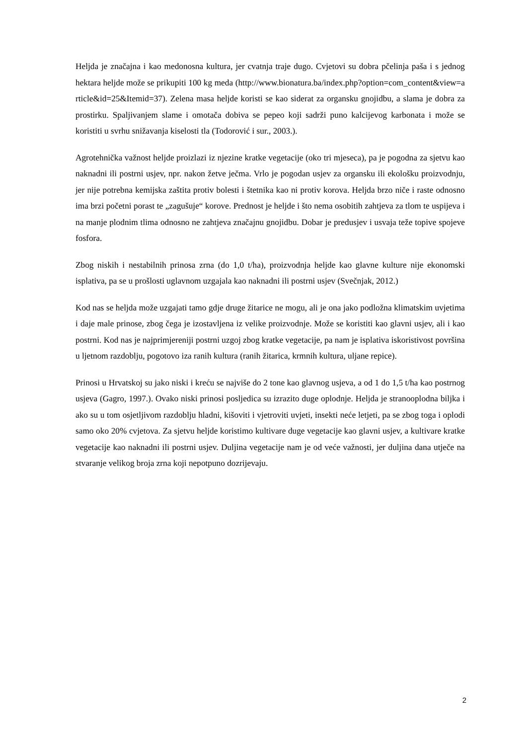Heljda je značajna i kao medonosna kultura, jer cvatnja traje dugo. Cvjetovi su dobra pčelinja paša i s jednog hektara heljde može se prikupiti 100 kg meda (http://www.bionatura.ba/index.php?option=com_content&view=article&id=25&Itemid=37). Zelena masa heljde koristi se kao siderat za organsku gnojidbu, a slama je dobra za prostirku. Spaljivanjem slame i omotača dobiva se pepeo koji sadrži puno kalcijevog karbonata i može se koristiti u svrhu snižavanja kiselosti tla (Todorović i sur., 2003.).
Agrotehnička važnost heljde proizlazi iz njezine kratke vegetacije (oko tri mjeseca), pa je pogodna za sjetvu kao naknadni ili postrni usjev, npr. nakon žetve ječma. Vrlo je pogodan usjev za organsku ili ekološku proizvodnju, jer nije potrebna kemijska zaštita protiv bolesti i štetnika kao ni protiv korova. Heljda brzo niče i raste odnosno ima brzi početni porast te „zagušuje“ korove. Prednost je heljde i što nema osobitih zahtjeva za tlom te uspijeva i na manje plodnim tlima odnosno ne zahtjeva značajnu gnojidbu. Dobar je predusjev i usvaja teže topive spojeve fosfora.
Zbog niskih i nestabilnih prinosa zrna (do 1,0 t/ha), proizvodnja heljde kao glavne kulture nije ekonomski isplativa, pa se u prošlosti uglavnom uzgajala kao naknadni ili postrni usjev (Svečnjak, 2012.)
Kod nas se heljda može uzgajati tamo gdje druge žitarice ne mogu, ali je ona jako podložna klimatskim uvjetima i daje male prinose, zbog čega je izostavljena iz velike proizvodnje. Može se koristiti kao glavni usjev, ali i kao postrni. Kod nas je najprimjereniji postrni uzgoj zbog kratke vegetacije, pa nam je isplativa iskoristivost površina u ljetnom razdoblju, pogotovo iza ranih kultura (ranih žitarica, krmnih kultura, uljane repice).
Prinosi u Hrvatskoj su jako niski i kreću se najviše do 2 tone kao glavnog usjeva, a od 1 do 1,5 t/ha kao postrnog usjeva (Gagro, 1997.). Ovako niski prinosi posljedica su izrazito duge oplodnje. Heljda je stranooplodna biljka i ako su u tom osjetljivom razdoblju hladni, kišoviti i vjetroviti uvjeti, insekti neće letjeti, pa se zbog toga i oplodi samo oko 20% cvjetova. Za sjetvu heljde koristimo kultivare duge vegetacije kao glavni usjev, a kultivare kratke vegetacije kao naknadni ili postrni usjev. Duljina vegetacije nam je od veće važnosti, jer duljina dana utječe na stvaranje velikog broja zrna koji nepotpuno dozrijevaju.
2